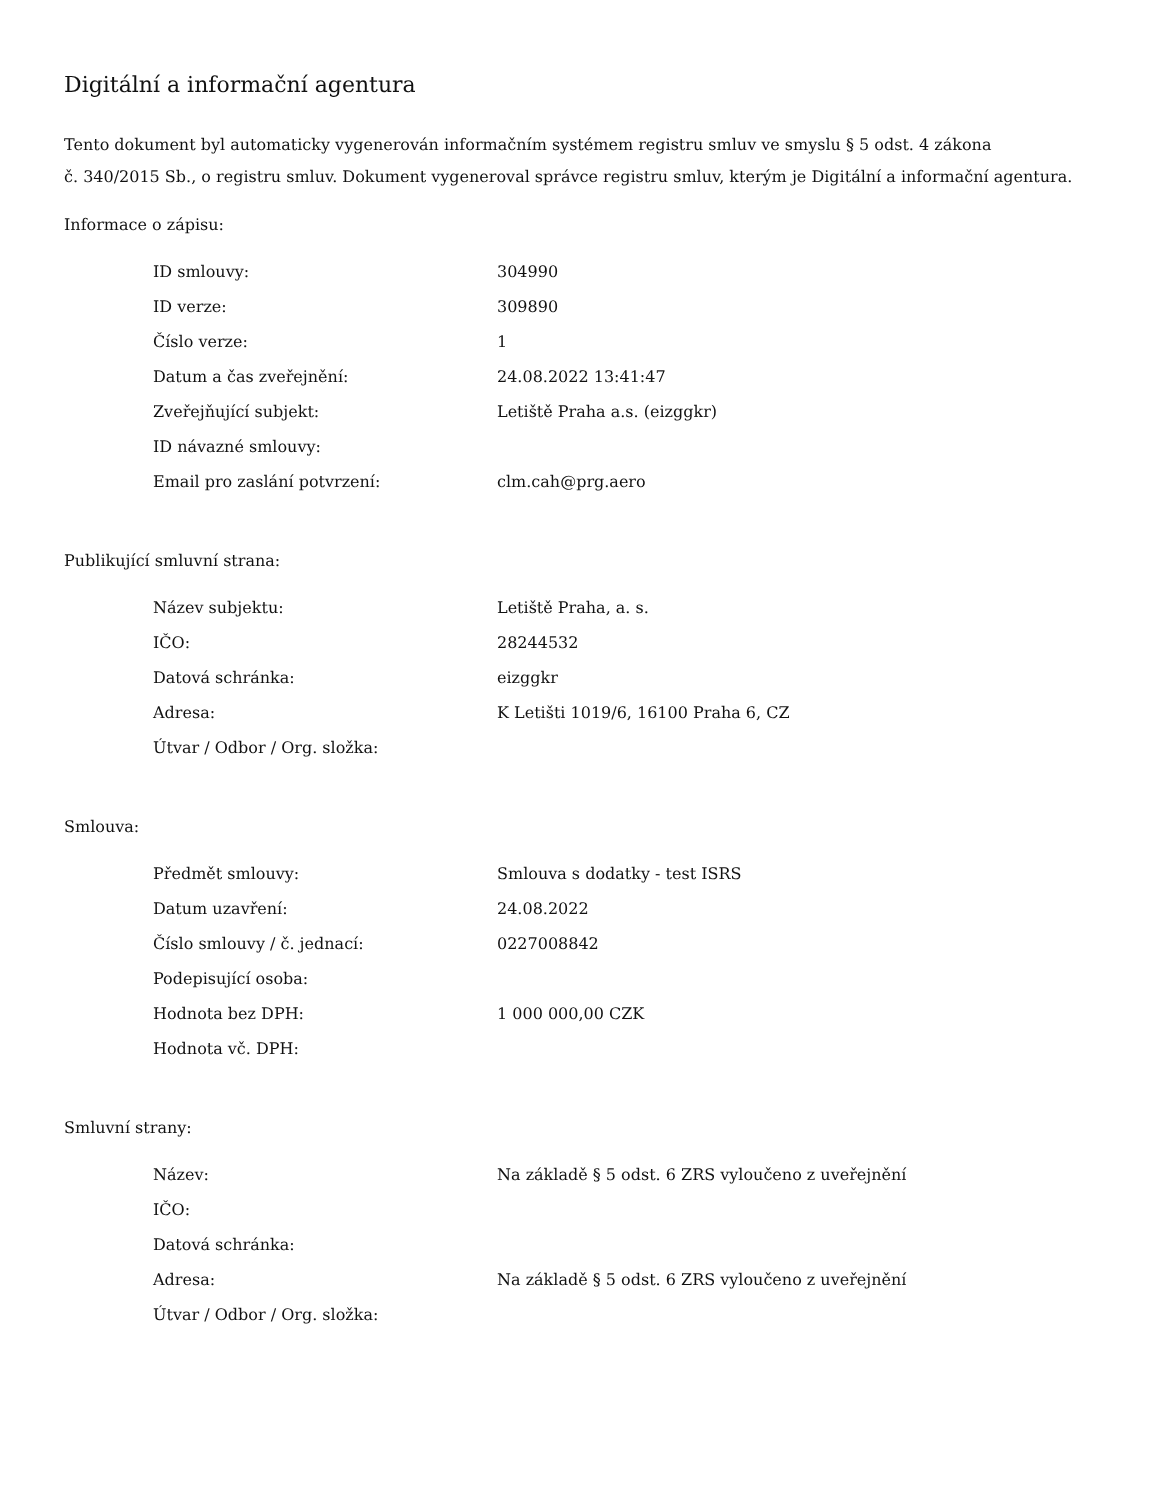Digitální a informační agentura
Tento dokument byl automaticky vygenerován informačním systémem registru smluv ve smyslu § 5 odst. 4 zákona
č. 340/2015 Sb., o registru smluv. Dokument vygeneroval správce registru smluv, kterým je Digitální a informační agentura.
Informace o zápisu:
| ID smlouvy: | 304990 |
| ID verze: | 309890 |
| Číslo verze: | 1 |
| Datum a čas zveřejnění: | 24.08.2022 13:41:47 |
| Zveřejňující subjekt: | Letiště Praha a.s. (eizggkr) |
| ID návazné smlouvy: | |
| Email pro zaslání potvrzení: | clm.cah@prg.aero |
Publikující smluvní strana:
| Název subjektu: | Letiště Praha, a. s. |
| IČO: | 28244532 |
| Datová schránka: | eizggkr |
| Adresa: | K Letišti 1019/6, 16100 Praha 6, CZ |
| Útvar / Odbor / Org. složka: | |
Smlouva:
| Předmět smlouvy: | Smlouva s dodatky - test ISRS |
| Datum uzavření: | 24.08.2022 |
| Číslo smlouvy / č. jednací: | 0227008842 |
| Podepisující osoba: | |
| Hodnota bez DPH: | 1 000 000,00 CZK |
| Hodnota vč. DPH: | |
Smluvní strany:
| Název: | Na základě § 5 odst. 6 ZRS vyloučeno z uveřejnění |
| IČO: | |
| Datová schránka: | |
| Adresa: | Na základě § 5 odst. 6 ZRS vyloučeno z uveřejnění |
| Útvar / Odbor / Org. složka: | |